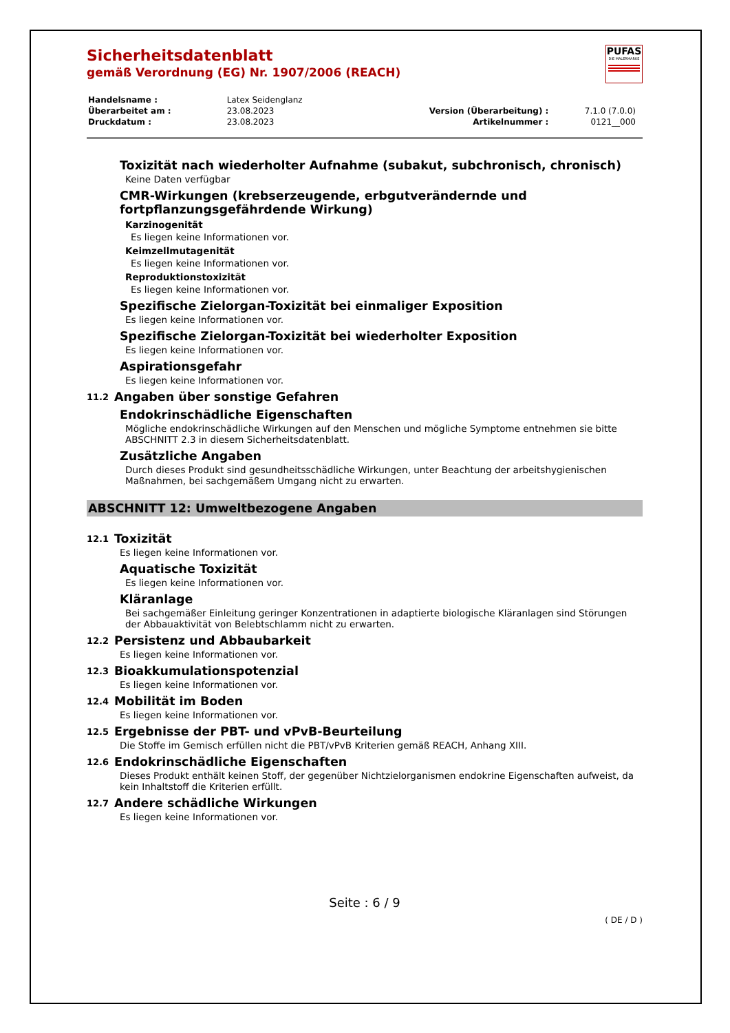PUFAS
DIE MALERMARKE
Sicherheitsdatenblatt
gemäß Verordnung (EG) Nr. 1907/2006 (REACH)
| Handelsname : | Latex Seidenglanz | | |
| Überarbeitet am : | 23.08.2023 | Version (Überarbeitung) : | 7.1.0 (7.0.0) |
| Druckdatum : | 23.08.2023 | Artikelnummer : | 0121__000 |
Toxizität nach wiederholter Aufnahme (subakut, subchronisch, chronisch)
Keine Daten verfügbar
CMR-Wirkungen (krebserzeugende, erbgutverändernde und fortpflanzungsgefährdende Wirkung)
Karzinogenität
Es liegen keine Informationen vor.
Keimzellmutagenität
Es liegen keine Informationen vor.
Reproduktionstoxizität
Es liegen keine Informationen vor.
Spezifische Zielorgan-Toxizität bei einmaliger Exposition
Es liegen keine Informationen vor.
Spezifische Zielorgan-Toxizität bei wiederholter Exposition
Es liegen keine Informationen vor.
Aspirationsgefahr
Es liegen keine Informationen vor.
11.2 Angaben über sonstige Gefahren
Endokrinschädliche Eigenschaften
Mögliche endokrinschädliche Wirkungen auf den Menschen und mögliche Symptome entnehmen sie bitte ABSCHNITT 2.3 in diesem Sicherheitsdatenblatt.
Zusätzliche Angaben
Durch dieses Produkt sind gesundheitsschädliche Wirkungen, unter Beachtung der arbeitshygienischen Maßnahmen, bei sachgemäßem Umgang nicht zu erwarten.
ABSCHNITT 12: Umweltbezogene Angaben
12.1 Toxizität
Es liegen keine Informationen vor.
Aquatische Toxizität
Es liegen keine Informationen vor.
Kläranlage
Bei sachgemäßer Einleitung geringer Konzentrationen in adaptierte biologische Kläranlagen sind Störungen der Abbauaktivität von Belebtschlamm nicht zu erwarten.
12.2 Persistenz und Abbaubarkeit
Es liegen keine Informationen vor.
12.3 Bioakkumulationspotenzial
Es liegen keine Informationen vor.
12.4 Mobilität im Boden
Es liegen keine Informationen vor.
12.5 Ergebnisse der PBT- und vPvB-Beurteilung
Die Stoffe im Gemisch erfüllen nicht die PBT/vPvB Kriterien gemäß REACH, Anhang XIII.
12.6 Endokrinschädliche Eigenschaften
Dieses Produkt enthält keinen Stoff, der gegenüber Nichtzielorganismen endokrine Eigenschaften aufweist, da kein Inhaltstoff die Kriterien erfüllt.
12.7 Andere schädliche Wirkungen
Es liegen keine Informationen vor.
Seite : 6 / 9
( DE / D )